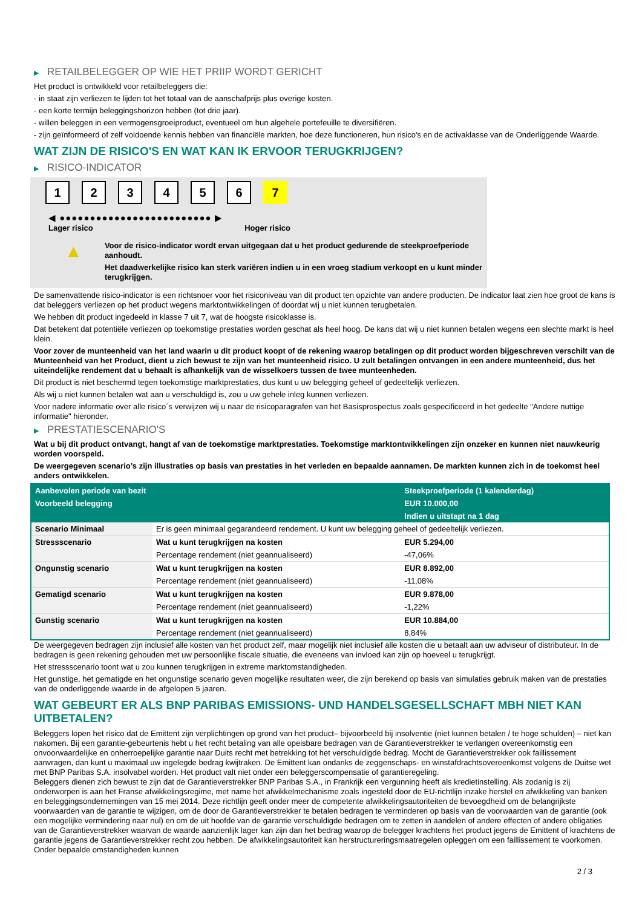▶ RETAILBELEGGER OP WIE HET PRIIP WORDT GERICHT
Het product is ontwikkeld voor retailbeleggers die:
- in staat zijn verliezen te lijden tot het totaal van de aanschafprijs plus overige kosten.
- een korte termijn beleggingshorizon hebben (tot drie jaar).
- willen beleggen in een vermogensgroeiproduct, eventueel om hun algehele portefeuille te diversifiëren.
- zijn geïnformeerd of zelf voldoende kennis hebben van financiële markten, hoe deze functioneren, hun risico's en de activaklasse van de Onderliggende Waarde.
WAT ZIJN DE RISICO'S EN WAT KAN IK ERVOOR TERUGKRIJGEN?
▶ RISICO-INDICATOR
1 2 3 4 5 6 7
◀ ●●●●●●●●●●●●●●●●●●●●●●●●● ▶
Lager risico Hoger risico
▲
Voor de risico-indicator wordt ervan uitgegaan dat u het product gedurende de steekproefperiode aanhoudt.
Het daadwerkelijke risico kan sterk variëren indien u in een vroeg stadium verkoopt en u kunt minder terugkrijgen.
De samenvattende risico-indicator is een richtsnoer voor het risiconiveau van dit product ten opzichte van andere producten. De indicator laat zien hoe groot de kans is dat beleggers verliezen op het product wegens marktontwikkelingen of doordat wij u niet kunnen terugbetalen.
We hebben dit product ingedeeld in klasse 7 uit 7, wat de hoogste risicoklasse is.
Dat betekent dat potentiële verliezen op toekomstige prestaties worden geschat als heel hoog. De kans dat wij u niet kunnen betalen wegens een slechte markt is heel klein.
Voor zover de munteenheid van het land waarin u dit product koopt of de rekening waarop betalingen op dit product worden bijgeschreven verschilt van de Munteenheid van het Product, dient u zich bewust te zijn van het munteenheid risico. U zult betalingen ontvangen in een andere munteenheid, dus het uiteindelijke rendement dat u behaalt is afhankelijk van de wisselkoers tussen de twee munteenheden.
Dit product is niet beschermd tegen toekomstige marktprestaties, dus kunt u uw belegging geheel of gedeeltelijk verliezen.
Als wij u niet kunnen betalen wat aan u verschuldigd is, zou u uw gehele inleg kunnen verliezen.
Voor nadere informatie over alle risico´s verwijzen wij u naar de risicoparagrafen van het Basisprospectus zoals gespecificeerd in het gedeelte "Andere nuttige informatie" hieronder.
▶ PRESTATIESCENARIO'S
Wat u bij dit product ontvangt, hangt af van de toekomstige marktprestaties. Toekomstige marktontwikkelingen zijn onzeker en kunnen niet nauwkeurig worden voorspeld.
De weergegeven scenario’s zijn illustraties op basis van prestaties in het verleden en bepaalde aannamen. De markten kunnen zich in de toekomst heel anders ontwikkelen.
| Aanbevolen periode van bezit | | Steekproefperiode (1 kalenderdag) |
| --- | --- | --- |
| Voorbeeld belegging | | EUR 10.000,00 |
| | | Indien u uitstapt na 1 dag |
| Scenario Minimaal | Er is geen minimaal gegarandeerd rendement. U kunt uw belegging geheel of gedeeltelijk verliezen. | |
| Stressscenario | Wat u kunt terugkrijgen na kosten | EUR 5.294,00 |
| | Percentage rendement (niet geannualiseerd) | -47,06% |
| Ongunstig scenario | Wat u kunt terugkrijgen na kosten | EUR 8.892,00 |
| | Percentage rendement (niet geannualiseerd) | -11,08% |
| Gematigd scenario | Wat u kunt terugkrijgen na kosten | EUR 9.878,00 |
| | Percentage rendement (niet geannualiseerd) | -1,22% |
| Gunstig scenario | Wat u kunt terugkrijgen na kosten | EUR 10.884,00 |
| | Percentage rendement (niet geannualiseerd) | 8,84% |
De weergegeven bedragen zijn inclusief alle kosten van het product zelf, maar mogelijk niet inclusief alle kosten die u betaalt aan uw adviseur of distributeur. In de bedragen is geen rekening gehouden met uw persoonlijke fiscale situatie, die eveneens van invloed kan zijn op hoeveel u terugkrijgt.
Het stressscenario toont wat u zou kunnen terugkrijgen in extreme marktomstandigheden.
Het gunstige, het gematigde en het ongunstige scenario geven mogelijke resultaten weer, die zijn berekend op basis van simulaties gebruik maken van de prestaties van de onderliggende waarde in de afgelopen 5 jaaren.
WAT GEBEURT ER ALS BNP PARIBAS EMISSIONS- UND HANDELSGESELLSCHAFT MBH NIET KAN UITBETALEN?
Beleggers lopen het risico dat de Emittent zijn verplichtingen op grond van het product– bijvoorbeeld bij insolventie (niet kunnen betalen / te hoge schulden) – niet kan nakomen. Bij een garantie-gebeurtenis hebt u het recht betaling van alle opeisbare bedragen van de Garantieverstrekker te verlangen overeenkomstig een onvoorwaardelijke en onherroepelijke garantie naar Duits recht met betrekking tot het verschuldigde bedrag. Mocht de Garantieverstrekker ook faillissement aanvragen, dan kunt u maximaal uw ingelegde bedrag kwijtraken. De Emittent kan ondanks de zeggenschaps- en winstafdrachtsovereenkomst volgens de Duitse wet met BNP Paribas S.A. insolvabel worden. Het product valt niet onder een beleggerscompensatie of garantieregeling.
Beleggers dienen zich bewust te zijn dat de Garantieverstrekker BNP Paribas S.A., in Frankrijk een vergunning heeft als kredietinstelling. Als zodanig is zij onderworpen is aan het Franse afwikkelingsregime, met name het afwikkelmechanisme zoals ingesteld door de EU-richtlijn inzake herstel en afwikkeling van banken en beleggingsondernemingen van 15 mei 2014. Deze richtlijn geeft onder meer de competente afwikkelingsautoriteiten de bevoegdheid om de belangrijkste voorwaarden van de garantie te wijzigen, om de door de Garantieverstrekker te betalen bedragen te verminderen op basis van de voorwaarden van de garantie (ook een mogelijke vermindering naar nul) en om de uit hoofde van de garantie verschuldigde bedragen om te zetten in aandelen of andere effecten of andere obligaties van de Garantieverstrekker waarvan de waarde aanzienlijk lager kan zijn dan het bedrag waarop de belegger krachtens het product jegens de Emittent of krachtens de garantie jegens de Garantieverstrekker recht zou hebben. De afwikkelingsautoriteit kan herstructureringsmaatregelen opleggen om een faillissement te voorkomen. Onder bepaalde omstandigheden kunnen
2 / 3